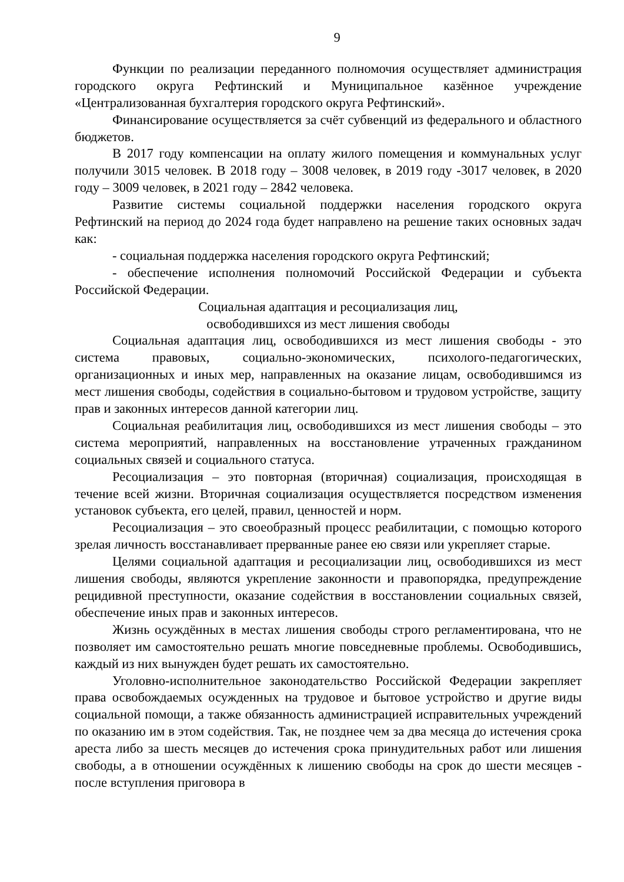9
Функции по реализации переданного полномочия осуществляет администрация городского округа Рефтинский и Муниципальное казённое учреждение «Централизованная бухгалтерия городского округа Рефтинский».
Финансирование осуществляется за счёт субвенций из федерального и областного бюджетов.
В 2017 году компенсации на оплату жилого помещения и коммунальных услуг получили 3015 человек. В 2018 году – 3008 человек, в 2019 году -3017 человек, в 2020 году – 3009 человек, в 2021 году – 2842 человека.
Развитие системы социальной поддержки населения городского округа Рефтинский на период до 2024 года будет направлено на решение таких основных задач как:
- социальная поддержка населения городского округа Рефтинский;
- обеспечение исполнения полномочий Российской Федерации и субъекта Российской Федерации.
Социальная адаптация и ресоциализация лиц,
освободившихся из мест лишения свободы
Социальная адаптация лиц, освободившихся из мест лишения свободы - это система правовых, социально-экономических, психолого-педагогических, организационных и иных мер, направленных на оказание лицам, освободившимся из мест лишения свободы, содействия в социально-бытовом и трудовом устройстве, защиту прав и законных интересов данной категории лиц.
Социальная реабилитация лиц, освободившихся из мест лишения свободы – это система мероприятий, направленных на восстановление утраченных гражданином социальных связей и социального статуса.
Ресоциализация – это повторная (вторичная) социализация, происходящая в течение всей жизни. Вторичная социализация осуществляется посредством изменения установок субъекта, его целей, правил, ценностей и норм.
Ресоциализация – это своеобразный процесс реабилитации, с помощью которого зрелая личность восстанавливает прерванные ранее ею связи или укрепляет старые.
Целями социальной адаптация и ресоциализации лиц, освободившихся из мест лишения свободы, являются укрепление законности и правопорядка, предупреждение рецидивной преступности, оказание содействия в восстановлении социальных связей, обеспечение иных прав и законных интересов.
Жизнь осуждённых в местах лишения свободы строго регламентирована, что не позволяет им самостоятельно решать многие повседневные проблемы. Освободившись, каждый из них вынужден будет решать их самостоятельно.
Уголовно-исполнительное законодательство Российской Федерации закрепляет права освобождаемых осужденных на трудовое и бытовое устройство и другие виды социальной помощи, а также обязанность администрацией исправительных учреждений по оказанию им в этом содействия. Так, не позднее чем за два месяца до истечения срока ареста либо за шесть месяцев до истечения срока принудительных работ или лишения свободы, а в отношении осуждённых к лишению свободы на срок до шести месяцев - после вступления приговора в